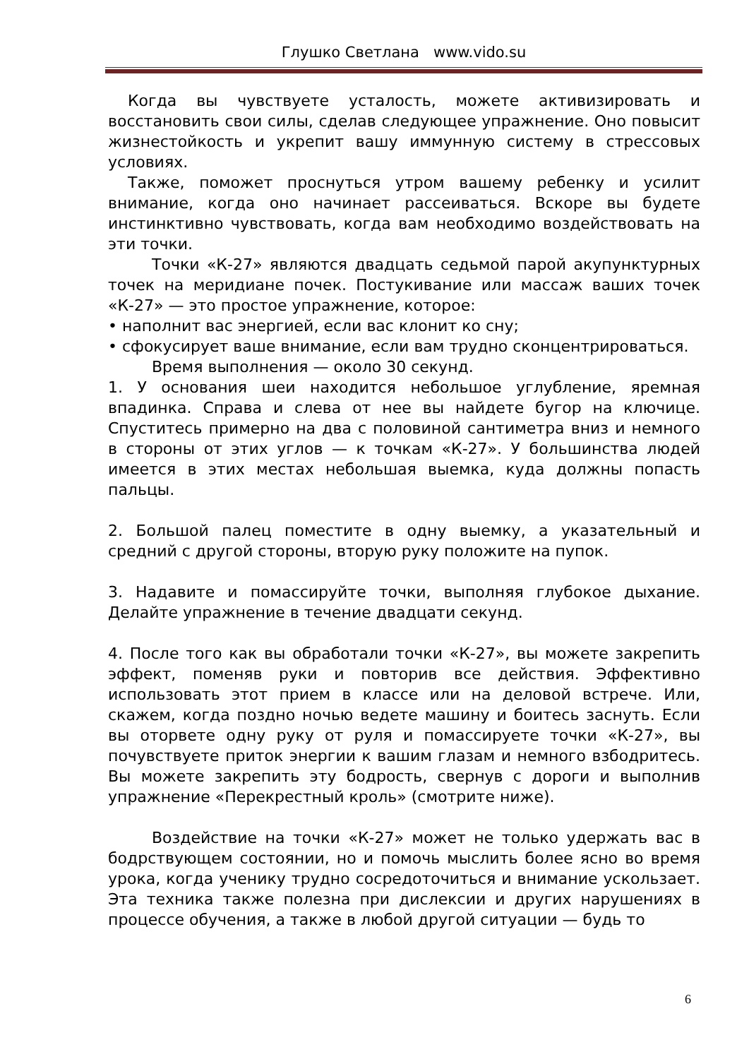Глушко Светлана www.vido.su
Когда вы чувствуете усталость, можете активизировать и восстановить свои силы, сделав следующее упражнение. Оно повысит жизнестойкость и укрепит вашу иммунную систему в стрессовых условиях.
Также, поможет проснуться утром вашему ребенку и усилит внимание, когда оно начинает рассеиваться. Вскоре вы будете инстинктивно чувствовать, когда вам необходимо воздействовать на эти точки.
Точки «К-27» являются двадцать седьмой парой акупунктурных точек на меридиане почек. Постукивание или массаж ваших точек «К-27» — это простое упражнение, которое:
• наполнит вас энергией, если вас клонит ко сну;
• сфокусирует ваше внимание, если вам трудно сконцентрироваться.
Время выполнения — около 30 секунд.
1. У основания шеи находится небольшое углубление, яремная впадинка. Справа и слева от нее вы найдете бугор на ключице. Спуститесь примерно на два с половиной сантиметра вниз и немного в стороны от этих углов — к точкам «К-27». У большинства людей имеется в этих местах небольшая выемка, куда должны попасть пальцы.
2. Большой палец поместите в одну выемку, а указательный и средний с другой стороны, вторую руку положите на пупок.
3. Надавите и помассируйте точки, выполняя глубокое дыхание. Делайте упражнение в течение двадцати секунд.
4. После того как вы обработали точки «К-27», вы можете закрепить эффект, поменяв руки и повторив все действия. Эффективно использовать этот прием в классе или на деловой встрече. Или, скажем, когда поздно ночью ведете машину и боитесь заснуть. Если вы оторвете одну руку от руля и помассируете точки «К-27», вы почувствуете приток энергии к вашим глазам и немного взбодритесь. Вы можете закрепить эту бодрость, свернув с дороги и выполнив упражнение «Перекрестный кроль» (смотрите ниже).
Воздействие на точки «К-27» может не только удержать вас в бодрствующем состоянии, но и помочь мыслить более ясно во время урока, когда ученику трудно сосредоточиться и внимание ускользает. Эта техника также полезна при дислексии и других нарушениях в процессе обучения, а также в любой другой ситуации — будь то
6